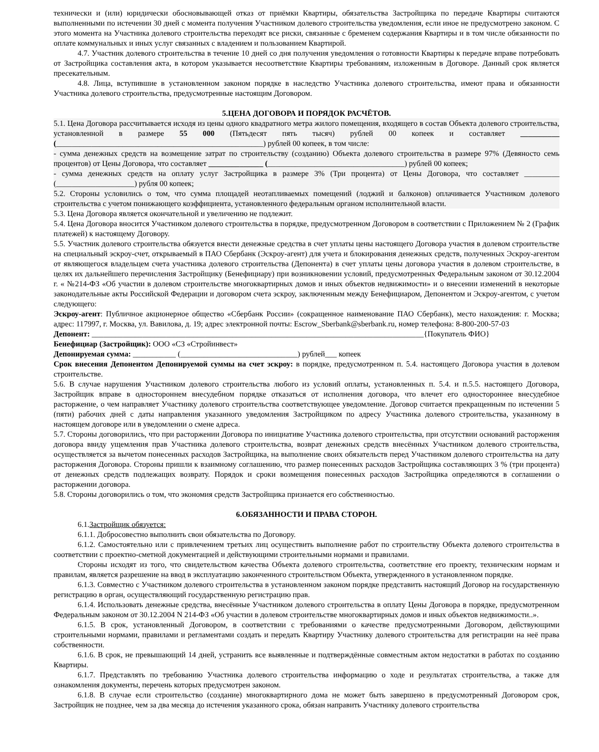технически и (или) юридически обосновывающей отказ от приёмки Квартиры, обязательства Застройщика по передаче Квартиры считаются выполненными по истечении 30 дней с момента получения Участником долевого строительства уведомления, если иное не предусмотрено законом. С этого момента на Участника долевого строительства переходят все риски, связанные с бременем содержания Квартиры и в том числе обязанности по оплате коммунальных и иных услуг связанных с владением и пользованием Квартирой.
4.7. Участник долевого строительства в течение 10 дней со дня получения уведомления о готовности Квартиры к передаче вправе потребовать от Застройщика составления акта, в котором указывается несоответствие Квартиры требованиям, изложенным в Договоре. Данный срок является пресекательным.
4.8. Лица, вступившие в установленном законом порядке в наследство Участника долевого строительства, имеют права и обязанности Участника долевого строительства, предусмотренные настоящим Договором.
5.ЦЕНА ДОГОВОРА И ПОРЯДОК РАСЧЁТОВ.
5.1. Цена Договора рассчитывается исходя из цены одного квадратного метра жилого помещения, входящего в состав Объекта долевого строительства, установленной в размере 55 000 (Пятьдесят пять тысяч) рублей 00 копеек и составляет __________ (_____________________________________________________) рублей 00 копеек, в том числе:
- сумма денежных средств на возмещение затрат по строительству (созданию) Объекта долевого строительства в размере 97% (Девяносто семь процентов) от Цены Договора, что составляет ______________ (___________________________________) рублей 00 копеек;
- сумма денежных средств на оплату услуг Застройщика в размере 3% (Три процента) от Цены Договора, что составляет _________ (____________________) рубля 00 копеек;
5.2. Стороны условились о том, что сумма площадей неотапливаемых помещений (лоджий и балконов) оплачивается Участником долевого строительства с учетом понижающего коэффициента, установленного федеральным органом исполнительной власти.
5.3. Цена Договора является окончательной и увеличению не подлежит.
5.4. Цена Договора вносится Участником долевого строительства в порядке, предусмотренном Договором в соответствии с Приложением № 2 (График платежей) к настоящему Договору.
5.5. Участник долевого строительства обязуется внести денежные средства в счет уплаты цены настоящего Договора участия в долевом строительстве на специальный эскроу-счет, открываемый в ПАО Сбербанк (Эскроу-агент) для учета и блокирования денежных средств, полученных Эскроу-агентом от являющегося владельцем счета участника долевого строительства (Депонента) в счет уплаты цены договора участия в долевом строительстве, в целях их дальнейшего перечисления Застройщику (Бенефициару) при возникновении условий, предусмотренных Федеральным законом от 30.12.2004 г. « №214-ФЗ «Об участии в долевом строительстве многоквартирных домов и иных объектов недвижимости» и о внесении изменений в некоторые законодательные акты Российской Федерации и договором счета эскроу, заключенным между Бенефициаром, Депонентом и Эскроу-агентом, с учетом следующего:
Эскроу-агент: Публичное акционерное общество «Сбербанк России» (сокращенное наименование ПАО Сбербанк), место нахождения: г. Москва; адрес: 117997, г. Москва, ул. Вавилова, д. 19; адрес электронной почты: Escrow_Sberbank@sberbank.ru, номер телефона: 8-800-200-57-03
Депонент: _____________________________________________________________________________________{Покупатель ФИО}
Бенефициар (Застройщик): ООО «СЗ «Стройинвест»
Депонируемая сумма: ___________ (______________________________) рублей___ копеек
Срок внесения Депонентом Депонируемой суммы на счет эскроу: в порядке, предусмотренном п. 5.4. настоящего Договора участия в долевом строительстве.
5.6. В случае нарушения Участником долевого строительства любого из условий оплаты, установленных п. 5.4. и п.5.5. настоящего Договора, Застройщик вправе в одностороннем внесудебном порядке отказаться от исполнения договора, что влечет его одностороннее внесудебное расторжение, о чем направляет Участнику долевого строительства соответствующее уведомление. Договор считается прекращенным по истечении 5 (пяти) рабочих дней с даты направления указанного уведомления Застройщиком по адресу Участника долевого строительства, указанному в настоящем договоре или в уведомлении о смене адреса.
5.7. Стороны договорились, что при расторжении Договора по инициативе Участника долевого строительства, при отсутствии оснований расторжения договора ввиду ущемления прав Участника долевого строительства, возврат денежных средств внесённых Участником долевого строительства, осуществляется за вычетом понесенных расходов Застройщика, на выполнение своих обязательств перед Участником долевого строительства на дату расторжения Договора. Стороны пришли к взаимному соглашению, что размер понесенных расходов Застройщика составляющих 3 % (три процента) от денежных средств подлежащих возврату. Порядок и сроки возмещения понесенных расходов Застройщика определяются в соглашении о расторжении договора.
5.8. Стороны договорились о том, что экономия средств Застройщика признается его собственностью.
6.ОБЯЗАННОСТИ И ПРАВА СТОРОН.
6.1.Застройщик обязуется:
6.1.1. Добросовестно выполнить свои обязательства по Договору.
6.1.2. Самостоятельно или с привлечением третьих лиц осуществить выполнение работ по строительству Объекта долевого строительства в соответствии с проектно-сметной документацией и действующими строительными нормами и правилами.
Стороны исходят из того, что свидетельством качества Объекта долевого строительства, соответствие его проекту, техническим нормам и правилам, является разрешение на ввод в эксплуатацию законченного строительством Объекта, утвержденного в установленном порядке.
6.1.3. Совместно с Участником долевого строительства в установленном законом порядке представить настоящий Договор на государственную регистрацию в орган, осуществляющий государственную регистрацию прав.
6.1.4. Использовать денежные средства, внесённые Участником долевого строительства в оплату Цены Договора в порядке, предусмотренном Федеральным законом от 30.12.2004 N 214-ФЗ «Об участии в долевом строительстве многоквартирных домов и иных объектов недвижимости..».
6.1.5. В срок, установленный Договором, в соответствии с требованиями о качестве предусмотренными Договором, действующими строительными нормами, правилами и регламентами создать и передать Квартиру Участнику долевого строительства для регистрации на неё права собственности.
6.1.6. В срок, не превышающий 14 дней, устранить все выявленные и подтверждённые совместным актом недостатки в работах по созданию Квартиры.
6.1.7. Представлять по требованию Участника долевого строительства информацию о ходе и результатах строительства, а также для ознакомления документы, перечень которых предусмотрен законом.
6.1.8. В случае если строительство (создание) многоквартирного дома не может быть завершено в предусмотренный Договором срок, Застройщик не позднее, чем за два месяца до истечения указанного срока, обязан направить Участнику долевого строительства